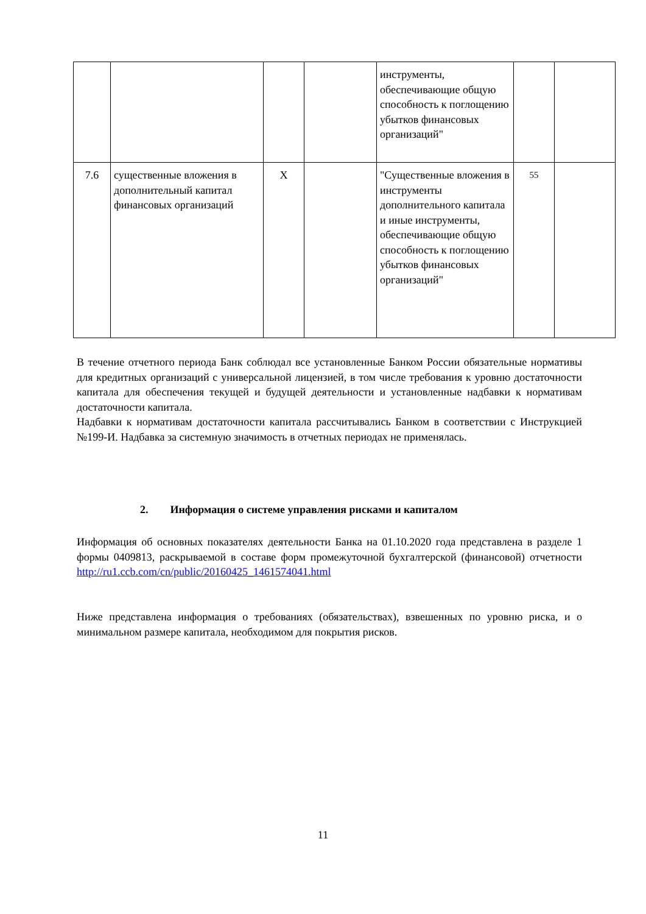| | | | | инструменты, обеспечивающие общую способность к поглощению убытков финансовых организаций" | | |
| 7.6 | существенные вложения в дополнительный капитал финансовых организаций | X | | "Существенные вложения в инструменты дополнительного капитала и иные инструменты, обеспечивающие общую способность к поглощению убытков финансовых организаций" | 55 | |
В течение отчетного периода Банк соблюдал все установленные Банком России обязательные нормативы для кредитных организаций с универсальной лицензией, в том числе требования к уровню достаточности капитала для обеспечения текущей и будущей деятельности и установленные надбавки к нормативам достаточности капитала.
Надбавки к нормативам достаточности капитала рассчитывались Банком в соответствии с Инструкцией №199-И. Надбавка за системную значимость в отчетных периодах не применялась.
2. Информация о системе управления рисками и капиталом
Информация об основных показателях деятельности Банка на 01.10.2020 года представлена в разделе 1 формы 0409813, раскрываемой в составе форм промежуточной бухгалтерской (финансовой) отчетности http://ru1.ccb.com/cn/public/20160425_1461574041.html
Ниже представлена информация о требованиях (обязательствах), взвешенных по уровню риска, и о минимальном размере капитала, необходимом для покрытия рисков.
11